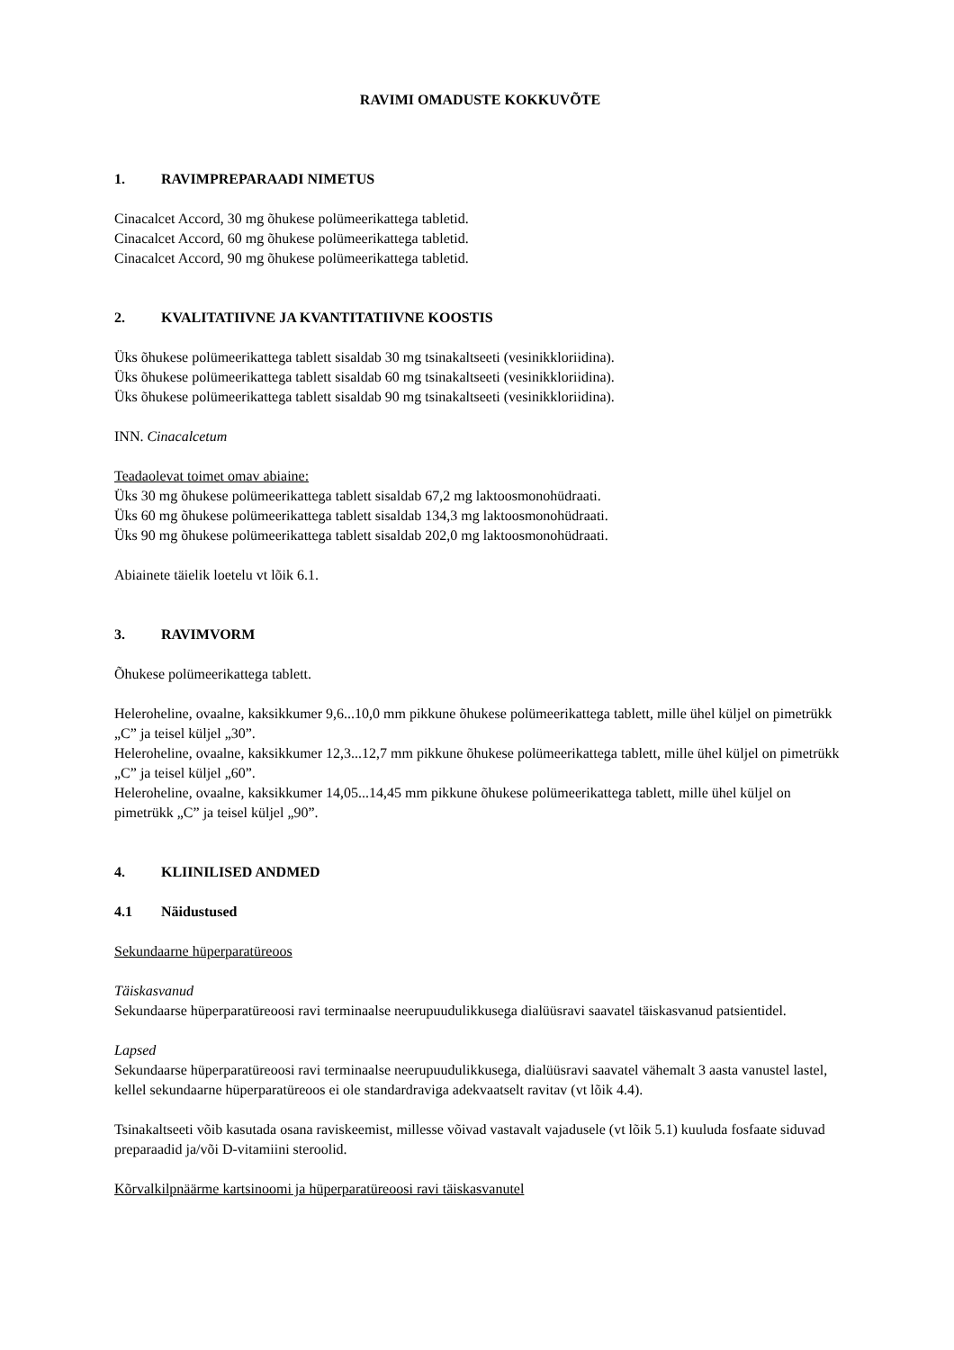RAVIMI OMADUSTE KOKKUVÕTE
1. RAVIMPREPARAADI NIMETUS
Cinacalcet Accord, 30 mg õhukese polümeerikattega tabletid.
Cinacalcet Accord, 60 mg õhukese polümeerikattega tabletid.
Cinacalcet Accord, 90 mg õhukese polümeerikattega tabletid.
2. KVALITATIIVNE JA KVANTITATIIVNE KOOSTIS
Üks õhukese polümeerikattega tablett sisaldab 30 mg tsinakaltseeti (vesinikkloriidina).
Üks õhukese polümeerikattega tablett sisaldab 60 mg tsinakaltseeti (vesinikkloriidina).
Üks õhukese polümeerikattega tablett sisaldab 90 mg tsinakaltseeti (vesinikkloriidina).
INN. Cinacalcetum
Teadaolevat toimet omav abiaine:
Üks 30 mg õhukese polümeerikattega tablett sisaldab 67,2 mg laktoosmonohüdraati.
Üks 60 mg õhukese polümeerikattega tablett sisaldab 134,3 mg laktoosmonohüdraati.
Üks 90 mg õhukese polümeerikattega tablett sisaldab 202,0 mg laktoosmonohüdraati.
Abiainete täielik loetelu vt lõik 6.1.
3. RAVIMVORM
Õhukese polümeerikattega tablett.
Heleroheline, ovaalne, kaksikkumer 9,6...10,0 mm pikkune õhukese polümeerikattega tablett, mille ühel küljel on pimetrükk „C” ja teisel küljel „30”.
Heleroheline, ovaalne, kaksikkumer 12,3...12,7 mm pikkune õhukese polümeerikattega tablett, mille ühel küljel on pimetrükk „C” ja teisel küljel „60”.
Heleroheline, ovaalne, kaksikkumer 14,05...14,45 mm pikkune õhukese polümeerikattega tablett, mille ühel küljel on pimetrükk „C” ja teisel küljel „90”.
4. KLIINILISED ANDMED
4.1 Näidustused
Sekundaarne hüperparatüreoos
Täiskasvanud
Sekundaarse hüperparatüreoosi ravi terminaalse neerupuudulikkusega dialüüsravi saavatel täiskasvanud patsientidel.
Lapsed
Sekundaarse hüperparatüreoosi ravi terminaalse neerupuudulikkusega, dialüüsravi saavatel vähemalt 3 aasta vanustel lastel, kellel sekundaarne hüperparatüreoos ei ole standardraviga adekvaatselt ravitav (vt lõik 4.4).
Tsinakaltseeti võib kasutada osana raviskeemist, millesse võivad vastavalt vajadusele (vt lõik 5.1) kuuluda fosfaate siduvad preparaadid ja/või D-vitamiini steroolid.
Kõrvalkilpnäärme kartsinoomi ja hüperparatüreoosi ravi täiskasvanutel